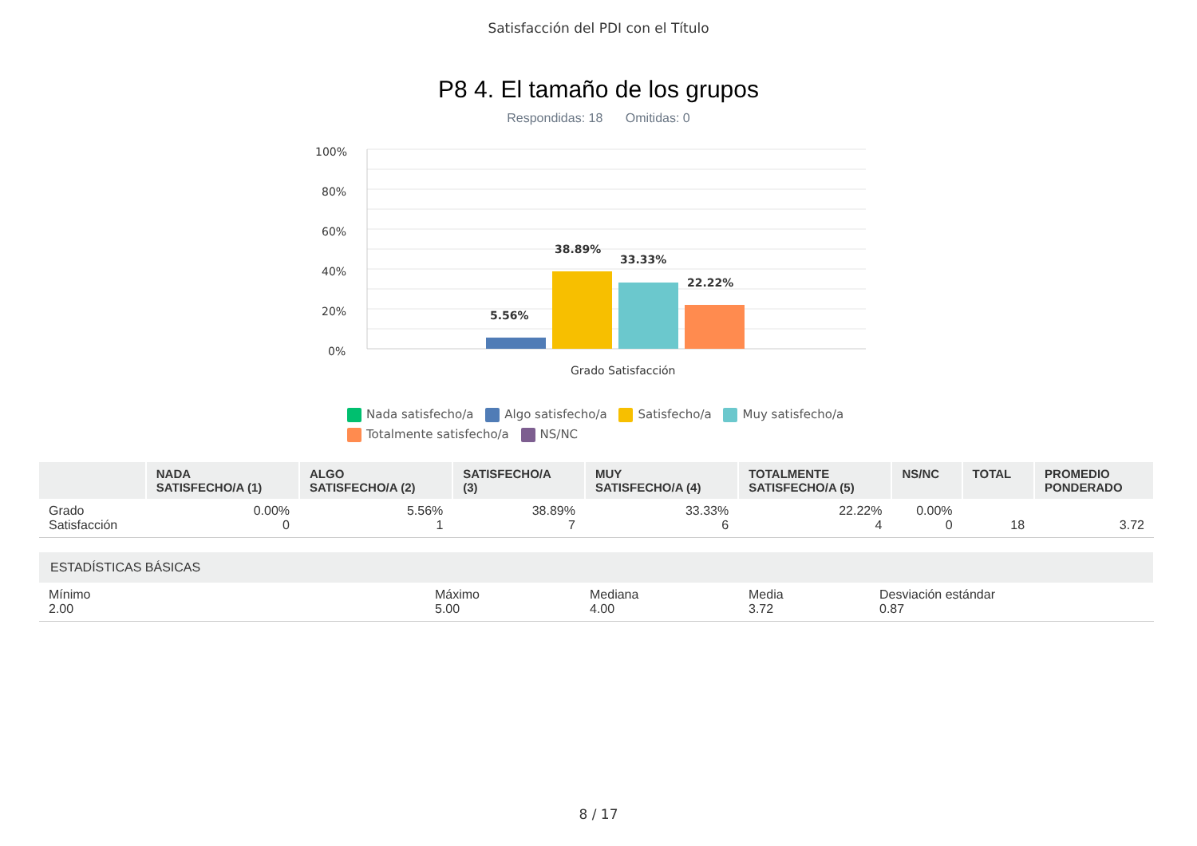Satisfacción del PDI con el Título
P8 4. El tamaño de los grupos
Respondidas: 18 Omitidas: 0
100%
80%
60%
40%
20%
0%
5.56%
38.89%
33.33%
22.22%
Grado Satisfacción
Nada satisfecho/a Algo satisfecho/a Satisfecho/a Muy satisfecho/a
Totalmente satisfecho/a NS/NC
| | NADA SATISFECHO/A (1) | ALGO SATISFECHO/A (2) | SATISFECHO/A (3) | MUY SATISFECHO/A (4) | TOTALMENTE SATISFECHO/A (5) | NS/NC | TOTAL | PROMEDIO PONDERADO |
| --- | --- | --- | --- | --- | --- | --- | --- | --- |
| Grado Satisfacción | 0.00% 0 | 5.56% 1 | 38.89% 7 | 33.33% 6 | 22.22% 4 | 0.00% 0 | 18 | 3.72 |
| ESTADÍSTICAS BÁSICAS | | | | |
| --- | --- | --- | --- | --- |
| Mínimo 2.00 | Máximo 5.00 | Mediana 4.00 | Media 3.72 | Desviación estándar 0.87 |
8 / 17